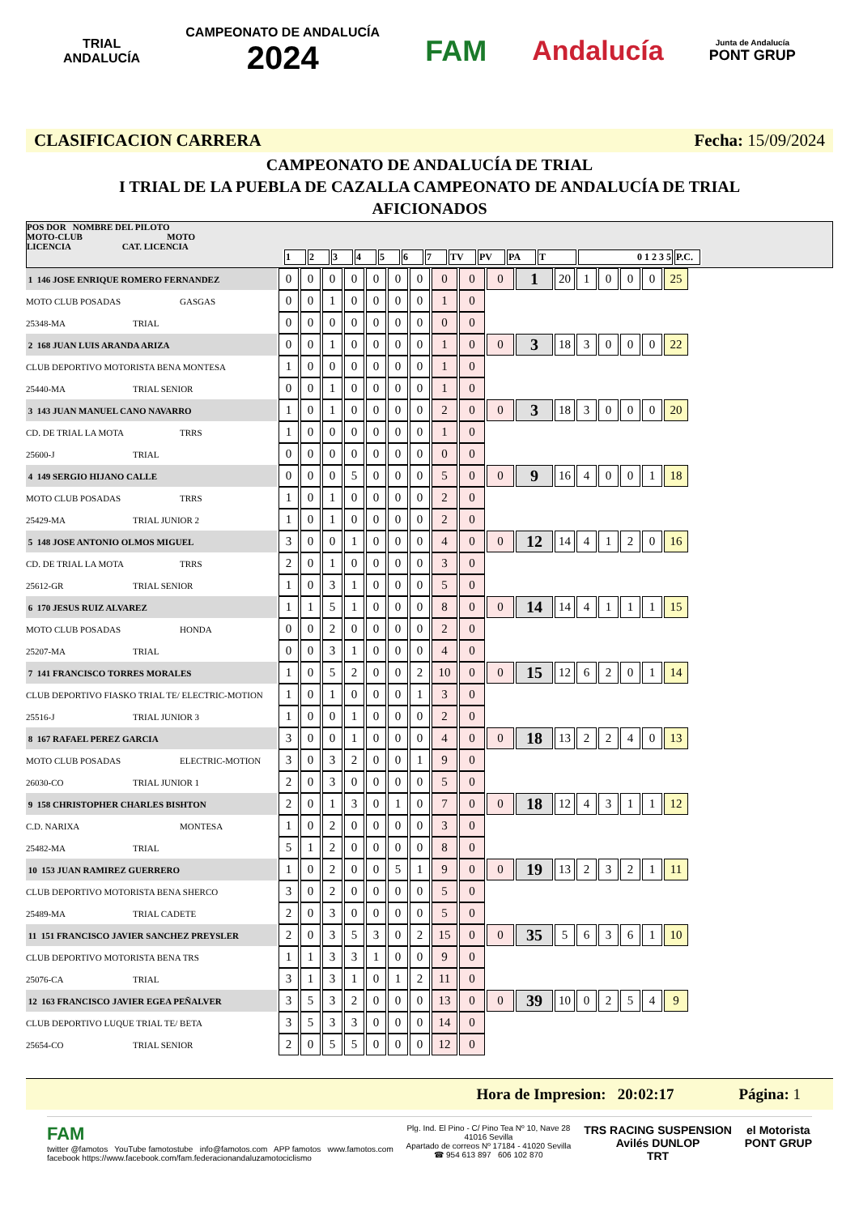TRIAL
ANDALUCÍA
CAMPEONATO DE ANDALUCÍA
2024
FAM Andalucía
Junta de Andalucía
PONT GRUP
CLASIFICACION CARRERA Fecha: 15/09/2024
CAMPEONATO DE ANDALUCÍA DE TRIAL
I TRIAL DE LA PUEBLA DE CAZALLA CAMPEONATO DE ANDALUCÍA DE TRIAL
AFICIONADOS
POS DOR NOMBRE DEL PILOTO
MOTO-CLUB MOTO
LICENCIA CAT. LICENCIA
| 1 | 2 | 3 | 4 | 5 | 6 | 7 | TV | PV | PA | T | 0 1 2 3 5 | P.C. |
| 1 146 JOSE ENRIQUE ROMERO FERNANDEZ | 0 | 0 | 0 | 0 | 0 | 0 | 0 | 0 | 0 | 0 | 1 | 20 | 1 | 0 | 0 | 0 | 25 |
| MOTO CLUB POSADAS GASGAS | 0 | 0 | 1 | 0 | 0 | 0 | 0 | 1 | 0 | | | | | | | | |
| 25348-MA TRIAL | 0 | 0 | 0 | 0 | 0 | 0 | 0 | 0 | 0 | | | | | | | | |
| 2 168 JUAN LUIS ARANDA ARIZA | 0 | 0 | 1 | 0 | 0 | 0 | 0 | 1 | 0 | 0 | 3 | 18 | 3 | 0 | 0 | 0 | 22 |
| CLUB DEPORTIVO MOTORISTA BENA MONTESA | 1 | 0 | 0 | 0 | 0 | 0 | 0 | 1 | 0 | | | | | | | | |
| 25440-MA TRIAL SENIOR | 0 | 0 | 1 | 0 | 0 | 0 | 0 | 1 | 0 | | | | | | | | |
| 3 143 JUAN MANUEL CANO NAVARRO | 1 | 0 | 1 | 0 | 0 | 0 | 0 | 2 | 0 | 0 | 3 | 18 | 3 | 0 | 0 | 0 | 20 |
| CD. DE TRIAL LA MOTA TRRS | 1 | 0 | 0 | 0 | 0 | 0 | 0 | 1 | 0 | | | | | | | | |
| 25600-J TRIAL | 0 | 0 | 0 | 0 | 0 | 0 | 0 | 0 | 0 | | | | | | | | |
| 4 149 SERGIO HIJANO CALLE | 0 | 0 | 0 | 5 | 0 | 0 | 0 | 5 | 0 | 0 | 9 | 16 | 4 | 0 | 0 | 1 | 18 |
| MOTO CLUB POSADAS TRRS | 1 | 0 | 1 | 0 | 0 | 0 | 0 | 2 | 0 | | | | | | | | |
| 25429-MA TRIAL JUNIOR 2 | 1 | 0 | 1 | 0 | 0 | 0 | 0 | 2 | 0 | | | | | | | | |
| 5 148 JOSE ANTONIO OLMOS MIGUEL | 3 | 0 | 0 | 1 | 0 | 0 | 0 | 4 | 0 | 0 | 12 | 14 | 4 | 1 | 2 | 0 | 16 |
| CD. DE TRIAL LA MOTA TRRS | 2 | 0 | 1 | 0 | 0 | 0 | 0 | 3 | 0 | | | | | | | | |
| 25612-GR TRIAL SENIOR | 1 | 0 | 3 | 1 | 0 | 0 | 0 | 5 | 0 | | | | | | | | |
| 6 170 JESUS RUIZ ALVAREZ | 1 | 1 | 5 | 1 | 0 | 0 | 0 | 8 | 0 | 0 | 14 | 14 | 4 | 1 | 1 | 1 | 15 |
| MOTO CLUB POSADAS HONDA | 0 | 0 | 2 | 0 | 0 | 0 | 0 | 2 | 0 | | | | | | | | |
| 25207-MA TRIAL | 0 | 0 | 3 | 1 | 0 | 0 | 0 | 4 | 0 | | | | | | | | |
| 7 141 FRANCISCO TORRES MORALES | 1 | 0 | 5 | 2 | 0 | 0 | 2 | 10 | 0 | 0 | 15 | 12 | 6 | 2 | 0 | 1 | 14 |
| CLUB DEPORTIVO FIASKO TRIAL TE/ ELECTRIC-MOTION | 1 | 0 | 1 | 0 | 0 | 0 | 1 | 3 | 0 | | | | | | | | |
| 25516-J TRIAL JUNIOR 3 | 1 | 0 | 0 | 1 | 0 | 0 | 0 | 2 | 0 | | | | | | | | |
| 8 167 RAFAEL PEREZ GARCIA | 3 | 0 | 0 | 1 | 0 | 0 | 0 | 4 | 0 | 0 | 18 | 13 | 2 | 2 | 4 | 0 | 13 |
| MOTO CLUB POSADAS ELECTRIC-MOTION | 3 | 0 | 3 | 2 | 0 | 0 | 1 | 9 | 0 | | | | | | | | |
| 26030-CO TRIAL JUNIOR 1 | 2 | 0 | 3 | 0 | 0 | 0 | 0 | 5 | 0 | | | | | | | | |
| 9 158 CHRISTOPHER CHARLES BISHTON | 2 | 0 | 1 | 3 | 0 | 1 | 0 | 7 | 0 | 0 | 18 | 12 | 4 | 3 | 1 | 1 | 12 |
| C.D. NARIXA MONTESA | 1 | 0 | 2 | 0 | 0 | 0 | 0 | 3 | 0 | | | | | | | | |
| 25482-MA TRIAL | 5 | 1 | 2 | 0 | 0 | 0 | 0 | 8 | 0 | | | | | | | | |
| 10 153 JUAN RAMIREZ GUERRERO | 1 | 0 | 2 | 0 | 0 | 5 | 1 | 9 | 0 | 0 | 19 | 13 | 2 | 3 | 2 | 1 | 11 |
| CLUB DEPORTIVO MOTORISTA BENA SHERCO | 3 | 0 | 2 | 0 | 0 | 0 | 0 | 5 | 0 | | | | | | | | |
| 25489-MA TRIAL CADETE | 2 | 0 | 3 | 0 | 0 | 0 | 0 | 5 | 0 | | | | | | | | |
| 11 151 FRANCISCO JAVIER SANCHEZ PREYSLER | 2 | 0 | 3 | 5 | 3 | 0 | 2 | 15 | 0 | 0 | 35 | 5 | 6 | 3 | 6 | 1 | 10 |
| CLUB DEPORTIVO MOTORISTA BENA TRS | 1 | 1 | 3 | 3 | 1 | 0 | 0 | 9 | 0 | | | | | | | | |
| 25076-CA TRIAL | 3 | 1 | 3 | 1 | 0 | 1 | 2 | 11 | 0 | | | | | | | | |
| 12 163 FRANCISCO JAVIER EGEA PEÑALVER | 3 | 5 | 3 | 2 | 0 | 0 | 0 | 13 | 0 | 0 | 39 | 10 | 0 | 2 | 5 | 4 | 9 |
| CLUB DEPORTIVO LUQUE TRIAL TE/ BETA | 3 | 5 | 3 | 3 | 0 | 0 | 0 | 14 | 0 | | | | | | | | |
| 25654-CO TRIAL SENIOR | 2 | 0 | 5 | 5 | 0 | 0 | 0 | 12 | 0 | | | | | | | | |
Hora de Impresion: 20:02:17 Página: 1
FAM
twitter @famotos YouTube famotostube info@famotos.com APP famotos www.famotos.com
facebook https://www.facebook.com/fam.federacionandaluzamotociclismo
Plg. Ind. El Pino - C/ Pino Tea Nº 10, Nave 28
41016 Sevilla
Apartado de correos Nº 17184 - 41020 Sevilla
☎ 954 613 897 606 102 870
TRS RACING SUSPENSION
Avilés DUNLOP
TRT
el Motorista
PONT GRUP